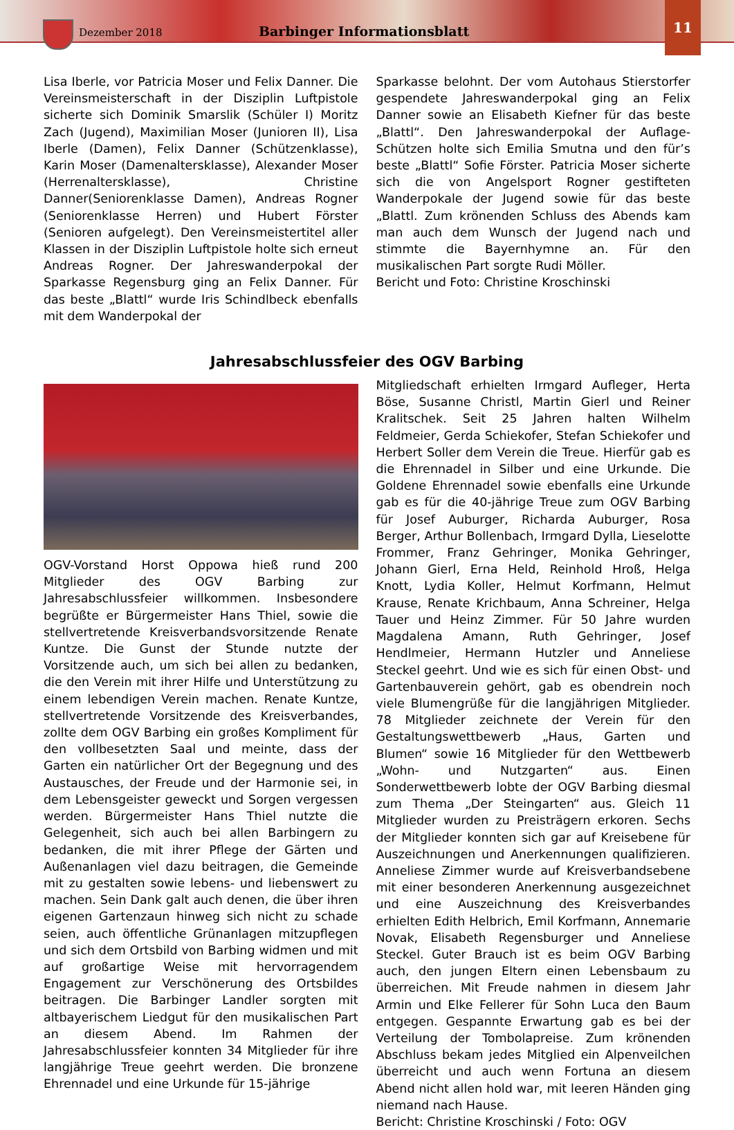Dezember 2018 Barbinger Informationsblatt
11
Lisa Iberle, vor Patricia Moser und Felix Danner. Die Vereinsmeisterschaft in der Disziplin Luftpistole sicherte sich Dominik Smarslik (Schüler I) Moritz Zach (Jugend), Maximilian Moser (Junioren II), Lisa Iberle (Damen), Felix Danner (Schützenklasse), Karin Moser (Damenaltersklasse), Alexander Moser (Herrenaltersklasse), Christine Danner(Seniorenklasse Damen), Andreas Rogner (Seniorenklasse Herren) und Hubert Förster (Senioren aufgelegt). Den Vereinsmeistertitel aller Klassen in der Disziplin Luftpistole holte sich erneut Andreas Rogner. Der Jahreswanderpokal der Sparkasse Regensburg ging an Felix Danner. Für das beste „Blattl“ wurde Iris Schindlbeck ebenfalls mit dem Wanderpokal der
Sparkasse belohnt. Der vom Autohaus Stierstorfer gespendete Jahreswanderpokal ging an Felix Danner sowie an Elisabeth Kiefner für das beste „Blattl“. Den Jahreswanderpokal der Auflage-Schützen holte sich Emilia Smutna und den für’s beste „Blattl“ Sofie Förster. Patricia Moser sicherte sich die von Angelsport Rogner gestifteten Wanderpokale der Jugend sowie für das beste „Blattl. Zum krönenden Schluss des Abends kam man auch dem Wunsch der Jugend nach und stimmte die Bayernhymne an. Für den musikalischen Part sorgte Rudi Möller.
Bericht und Foto: Christine Kroschinski
Jahresabschlussfeier des OGV Barbing
OGV-Vorstand Horst Oppowa hieß rund 200 Mitglieder des OGV Barbing zur Jahresabschlussfeier willkommen. Insbesondere begrüßte er Bürgermeister Hans Thiel, sowie die stellvertretende Kreisverbandsvorsitzende Renate Kuntze. Die Gunst der Stunde nutzte der Vorsitzende auch, um sich bei allen zu bedanken, die den Verein mit ihrer Hilfe und Unterstützung zu einem lebendigen Verein machen. Renate Kuntze, stellvertretende Vorsitzende des Kreisverbandes, zollte dem OGV Barbing ein großes Kompliment für den vollbesetzten Saal und meinte, dass der Garten ein natürlicher Ort der Begegnung und des Austausches, der Freude und der Harmonie sei, in dem Lebensgeister geweckt und Sorgen vergessen werden. Bürgermeister Hans Thiel nutzte die Gelegenheit, sich auch bei allen Barbingern zu bedanken, die mit ihrer Pflege der Gärten und Außenanlagen viel dazu beitragen, die Gemeinde mit zu gestalten sowie lebens- und liebenswert zu machen. Sein Dank galt auch denen, die über ihren eigenen Gartenzaun hinweg sich nicht zu schade seien, auch öffentliche Grünanlagen mitzupflegen und sich dem Ortsbild von Barbing widmen und mit auf großartige Weise mit hervorragendem Engagement zur Verschönerung des Ortsbildes beitragen. Die Barbinger Landler sorgten mit altbayerischem Liedgut für den musikalischen Part an diesem Abend. Im Rahmen der Jahresabschlussfeier konnten 34 Mitglieder für ihre langjährige Treue geehrt werden. Die bronzene Ehrennadel und eine Urkunde für 15-jährige
Mitgliedschaft erhielten Irmgard Aufleger, Herta Böse, Susanne Christl, Martin Gierl und Reiner Kralitschek. Seit 25 Jahren halten Wilhelm Feldmeier, Gerda Schiekofer, Stefan Schiekofer und Herbert Soller dem Verein die Treue. Hierfür gab es die Ehrennadel in Silber und eine Urkunde. Die Goldene Ehrennadel sowie ebenfalls eine Urkunde gab es für die 40-jährige Treue zum OGV Barbing für Josef Auburger, Richarda Auburger, Rosa Berger, Arthur Bollenbach, Irmgard Dylla, Lieselotte Frommer, Franz Gehringer, Monika Gehringer, Johann Gierl, Erna Held, Reinhold Hroß, Helga Knott, Lydia Koller, Helmut Korfmann, Helmut Krause, Renate Krichbaum, Anna Schreiner, Helga Tauer und Heinz Zimmer. Für 50 Jahre wurden Magdalena Amann, Ruth Gehringer, Josef Hendlmeier, Hermann Hutzler und Anneliese Steckel geehrt. Und wie es sich für einen Obst- und Gartenbauverein gehört, gab es obendrein noch viele Blumengrüße für die langjährigen Mitglieder. 78 Mitglieder zeichnete der Verein für den Gestaltungswettbewerb „Haus, Garten und Blumen“ sowie 16 Mitglieder für den Wettbewerb „Wohn- und Nutzgarten“ aus. Einen Sonderwettbewerb lobte der OGV Barbing diesmal zum Thema „Der Steingarten“ aus. Gleich 11 Mitglieder wurden zu Preisträgern erkoren. Sechs der Mitglieder konnten sich gar auf Kreisebene für Auszeichnungen und Anerkennungen qualifizieren. Anneliese Zimmer wurde auf Kreisverbandsebene mit einer besonderen Anerkennung ausgezeichnet und eine Auszeichnung des Kreisverbandes erhielten Edith Helbrich, Emil Korfmann, Annemarie Novak, Elisabeth Regensburger und Anneliese Steckel. Guter Brauch ist es beim OGV Barbing auch, den jungen Eltern einen Lebensbaum zu überreichen. Mit Freude nahmen in diesem Jahr Armin und Elke Fellerer für Sohn Luca den Baum entgegen. Gespannte Erwartung gab es bei der Verteilung der Tombolapreise. Zum krönenden Abschluss bekam jedes Mitglied ein Alpenveilchen überreicht und auch wenn Fortuna an diesem Abend nicht allen hold war, mit leeren Händen ging niemand nach Hause.
Bericht: Christine Kroschinski / Foto: OGV